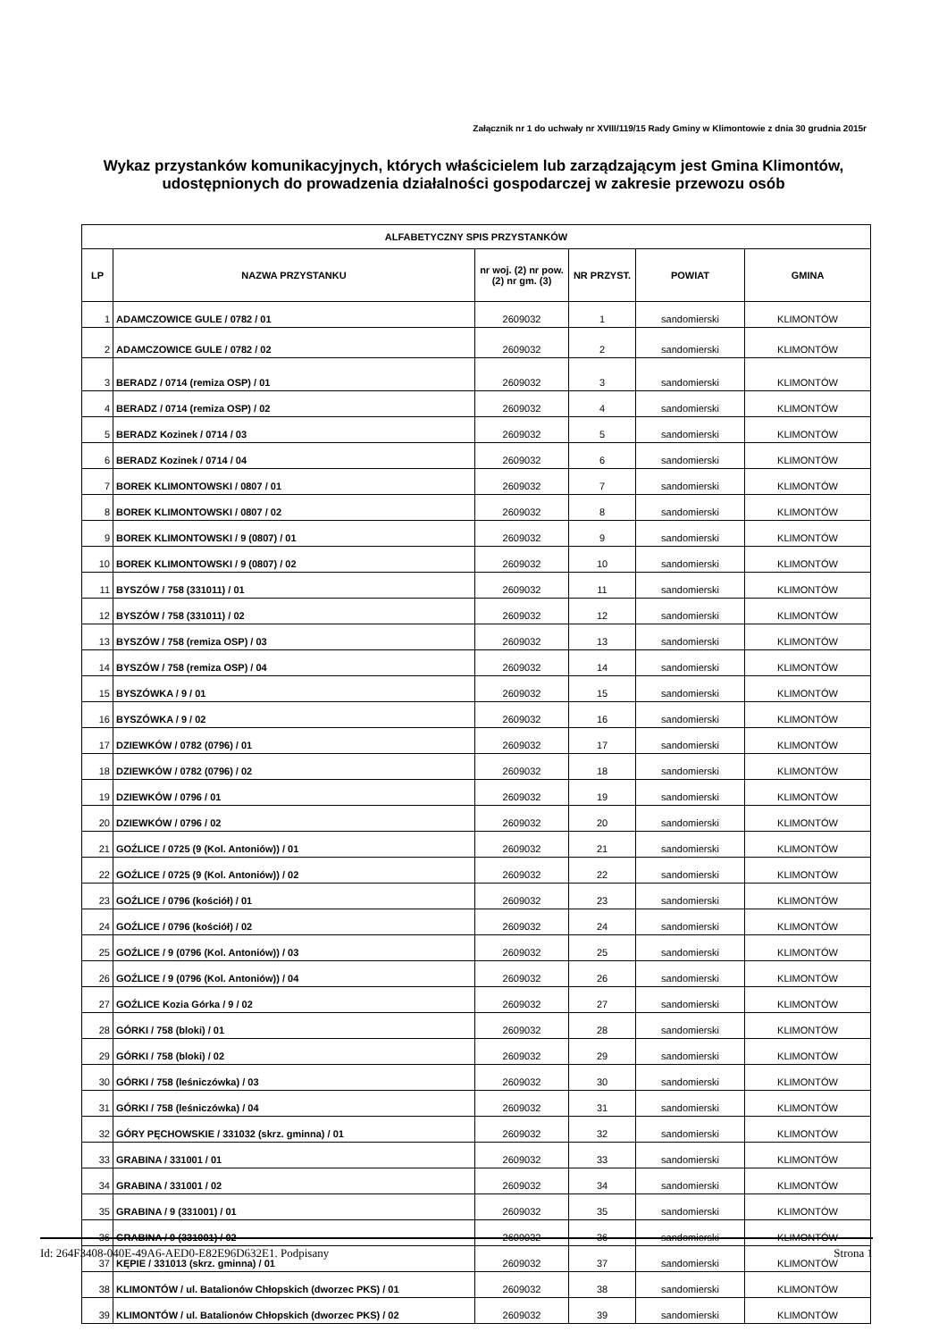Załącznik nr 1 do uchwały nr XVIII/119/15 Rady Gminy w Klimontowie z dnia 30 grudnia 2015r
Wykaz przystanków komunikacyjnych, których właścicielem lub zarządzającym jest Gmina Klimontów, udostępnionych do prowadzenia działalności gospodarczej w zakresie przewozu osób
| ALFABETYCZNY SPIS PRZYSTANKÓW | | | | | |
| --- | --- | --- | --- | --- | --- |
| LP | NAZWA PRZYSTANKU | nr woj. (2) nr pow. (2) nr gm. (3) | NR PRZYST. | POWIAT | GMINA |
| 1 | ADAMCZOWICE GULE / 0782 / 01 | 2609032 | 1 | sandomierski | KLIMONTÓW |
| 2 | ADAMCZOWICE GULE / 0782 / 02 | 2609032 | 2 | sandomierski | KLIMONTÓW |
| 3 | BERADZ / 0714 (remiza OSP) / 01 | 2609032 | 3 | sandomierski | KLIMONTÓW |
| 4 | BERADZ / 0714 (remiza OSP) / 02 | 2609032 | 4 | sandomierski | KLIMONTÓW |
| 5 | BERADZ Kozinek / 0714 / 03 | 2609032 | 5 | sandomierski | KLIMONTÓW |
| 6 | BERADZ Kozinek / 0714 / 04 | 2609032 | 6 | sandomierski | KLIMONTÓW |
| 7 | BOREK KLIMONTOWSKI / 0807 / 01 | 2609032 | 7 | sandomierski | KLIMONTÓW |
| 8 | BOREK KLIMONTOWSKI / 0807 / 02 | 2609032 | 8 | sandomierski | KLIMONTÓW |
| 9 | BOREK KLIMONTOWSKI / 9 (0807) / 01 | 2609032 | 9 | sandomierski | KLIMONTÓW |
| 10 | BOREK KLIMONTOWSKI / 9 (0807) / 02 | 2609032 | 10 | sandomierski | KLIMONTÓW |
| 11 | BYSZÓW / 758 (331011) / 01 | 2609032 | 11 | sandomierski | KLIMONTÓW |
| 12 | BYSZÓW / 758 (331011) / 02 | 2609032 | 12 | sandomierski | KLIMONTÓW |
| 13 | BYSZÓW / 758 (remiza OSP) / 03 | 2609032 | 13 | sandomierski | KLIMONTÓW |
| 14 | BYSZÓW / 758 (remiza OSP) / 04 | 2609032 | 14 | sandomierski | KLIMONTÓW |
| 15 | BYSZÓWKA / 9 / 01 | 2609032 | 15 | sandomierski | KLIMONTÓW |
| 16 | BYSZÓWKA / 9 / 02 | 2609032 | 16 | sandomierski | KLIMONTÓW |
| 17 | DZIEWKÓW / 0782 (0796) / 01 | 2609032 | 17 | sandomierski | KLIMONTÓW |
| 18 | DZIEWKÓW / 0782 (0796) / 02 | 2609032 | 18 | sandomierski | KLIMONTÓW |
| 19 | DZIEWKÓW / 0796 / 01 | 2609032 | 19 | sandomierski | KLIMONTÓW |
| 20 | DZIEWKÓW / 0796 / 02 | 2609032 | 20 | sandomierski | KLIMONTÓW |
| 21 | GOŹLICE / 0725 (9 (Kol. Antoniów)) / 01 | 2609032 | 21 | sandomierski | KLIMONTÓW |
| 22 | GOŹLICE / 0725 (9 (Kol. Antoniów)) / 02 | 2609032 | 22 | sandomierski | KLIMONTÓW |
| 23 | GOŹLICE / 0796 (kościół) / 01 | 2609032 | 23 | sandomierski | KLIMONTÓW |
| 24 | GOŹLICE / 0796 (kościół) / 02 | 2609032 | 24 | sandomierski | KLIMONTÓW |
| 25 | GOŹLICE / 9 (0796 (Kol. Antoniów)) / 03 | 2609032 | 25 | sandomierski | KLIMONTÓW |
| 26 | GOŹLICE / 9 (0796 (Kol. Antoniów)) / 04 | 2609032 | 26 | sandomierski | KLIMONTÓW |
| 27 | GOŹLICE Kozia Górka / 9 / 02 | 2609032 | 27 | sandomierski | KLIMONTÓW |
| 28 | GÓRKI / 758 (bloki) / 01 | 2609032 | 28 | sandomierski | KLIMONTÓW |
| 29 | GÓRKI / 758 (bloki) / 02 | 2609032 | 29 | sandomierski | KLIMONTÓW |
| 30 | GÓRKI / 758 (leśniczówka) / 03 | 2609032 | 30 | sandomierski | KLIMONTÓW |
| 31 | GÓRKI / 758 (leśniczówka) / 04 | 2609032 | 31 | sandomierski | KLIMONTÓW |
| 32 | GÓRY PĘCHOWSKIE / 331032 (skrz. gminna) / 01 | 2609032 | 32 | sandomierski | KLIMONTÓW |
| 33 | GRABINA / 331001 / 01 | 2609032 | 33 | sandomierski | KLIMONTÓW |
| 34 | GRABINA / 331001 / 02 | 2609032 | 34 | sandomierski | KLIMONTÓW |
| 35 | GRABINA / 9 (331001) / 01 | 2609032 | 35 | sandomierski | KLIMONTÓW |
| 36 | GRABINA / 9 (331001) / 02 | 2609032 | 36 | sandomierski | KLIMONTÓW |
| 37 | KĘPIE / 331013 (skrz. gminna) / 01 | 2609032 | 37 | sandomierski | KLIMONTÓW |
| 38 | KLIMONTÓW / ul. Batalionów Chłopskich (dworzec PKS) / 01 | 2609032 | 38 | sandomierski | KLIMONTÓW |
| 39 | KLIMONTÓW / ul. Batalionów Chłopskich (dworzec PKS) / 02 | 2609032 | 39 | sandomierski | KLIMONTÓW |
Id: 264F3408-040E-49A6-AED0-E82E96D632E1. Podpisany Strona 1